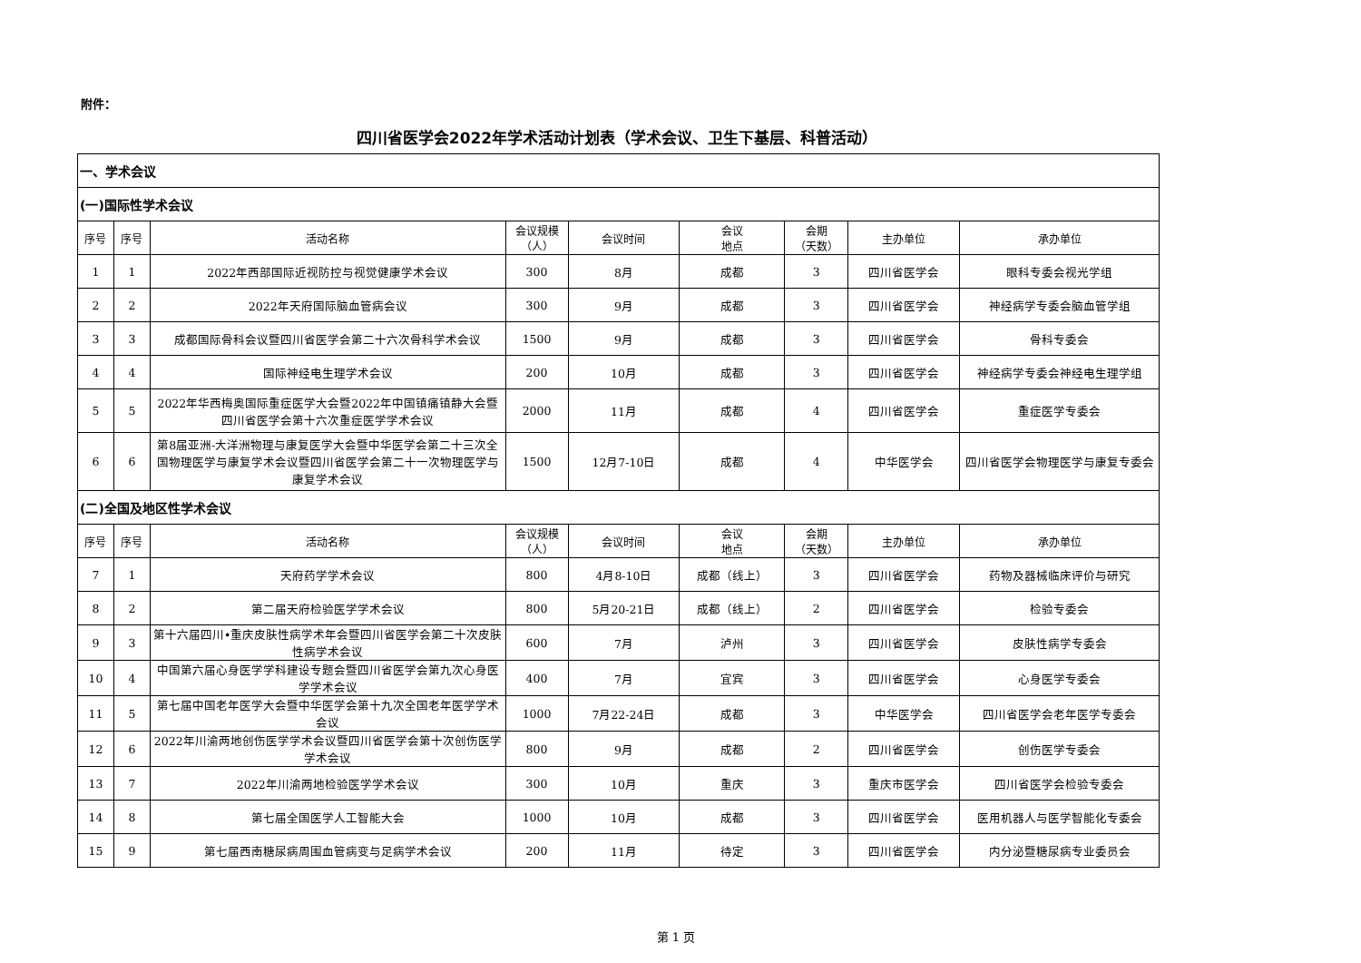附件：
四川省医学会2022年学术活动计划表（学术会议、卫生下基层、科普活动）
| 一、学术会议 | | | | | | | | |
| (一)国际性学术会议 | | | | | | | | |
| 序号 | 序号 | 活动名称 | 会议规模 （人） | 会议时间 | 会议 地点 | 会期 （天数） | 主办单位 | 承办单位 |
| 1 | 1 | 2022年西部国际近视防控与视觉健康学术会议 | 300 | 8月 | 成都 | 3 | 四川省医学会 | 眼科专委会视光学组 |
| 2 | 2 | 2022年天府国际脑血管病会议 | 300 | 9月 | 成都 | 3 | 四川省医学会 | 神经病学专委会脑血管学组 |
| 3 | 3 | 成都国际骨科会议暨四川省医学会第二十六次骨科学术会议 | 1500 | 9月 | 成都 | 3 | 四川省医学会 | 骨科专委会 |
| 4 | 4 | 国际神经电生理学术会议 | 200 | 10月 | 成都 | 3 | 四川省医学会 | 神经病学专委会神经电生理学组 |
| 5 | 5 | 2022年华西梅奥国际重症医学大会暨2022年中国镇痛镇静大会暨四川省医学会第十六次重症医学学术会议 | 2000 | 11月 | 成都 | 4 | 四川省医学会 | 重症医学专委会 |
| 6 | 6 | 第8届亚洲-大洋洲物理与康复医学大会暨中华医学会第二十三次全国物理医学与康复学术会议暨四川省医学会第二十一次物理医学与康复学术会议 | 1500 | 12月7-10日 | 成都 | 4 | 中华医学会 | 四川省医学会物理医学与康复专委会 |
| (二)全国及地区性学术会议 | | | | | | | | |
| 序号 | 序号 | 活动名称 | 会议规模 （人） | 会议时间 | 会议 地点 | 会期 （天数） | 主办单位 | 承办单位 |
| 7 | 1 | 天府药学学术会议 | 800 | 4月8-10日 | 成都（线上） | 3 | 四川省医学会 | 药物及器械临床评价与研究 |
| 8 | 2 | 第二届天府检验医学学术会议 | 800 | 5月20-21日 | 成都（线上） | 2 | 四川省医学会 | 检验专委会 |
| 9 | 3 | 第十六届四川•重庆皮肤性病学术年会暨四川省医学会第二十次皮肤性病学术会议 | 600 | 7月 | 泸州 | 3 | 四川省医学会 | 皮肤性病学专委会 |
| 10 | 4 | 中国第六届心身医学学科建设专题会暨四川省医学会第九次心身医学学术会议 | 400 | 7月 | 宜宾 | 3 | 四川省医学会 | 心身医学专委会 |
| 11 | 5 | 第七届中国老年医学大会暨中华医学会第十九次全国老年医学学术会议 | 1000 | 7月22-24日 | 成都 | 3 | 中华医学会 | 四川省医学会老年医学专委会 |
| 12 | 6 | 2022年川渝两地创伤医学学术会议暨四川省医学会第十次创伤医学学术会议 | 800 | 9月 | 成都 | 2 | 四川省医学会 | 创伤医学专委会 |
| 13 | 7 | 2022年川渝两地检验医学学术会议 | 300 | 10月 | 重庆 | 3 | 重庆市医学会 | 四川省医学会检验专委会 |
| 14 | 8 | 第七届全国医学人工智能大会 | 1000 | 10月 | 成都 | 3 | 四川省医学会 | 医用机器人与医学智能化专委会 |
| 15 | 9 | 第七届西南糖尿病周围血管病变与足病学术会议 | 200 | 11月 | 待定 | 3 | 四川省医学会 | 内分泌暨糖尿病专业委员会 |
第 1 页